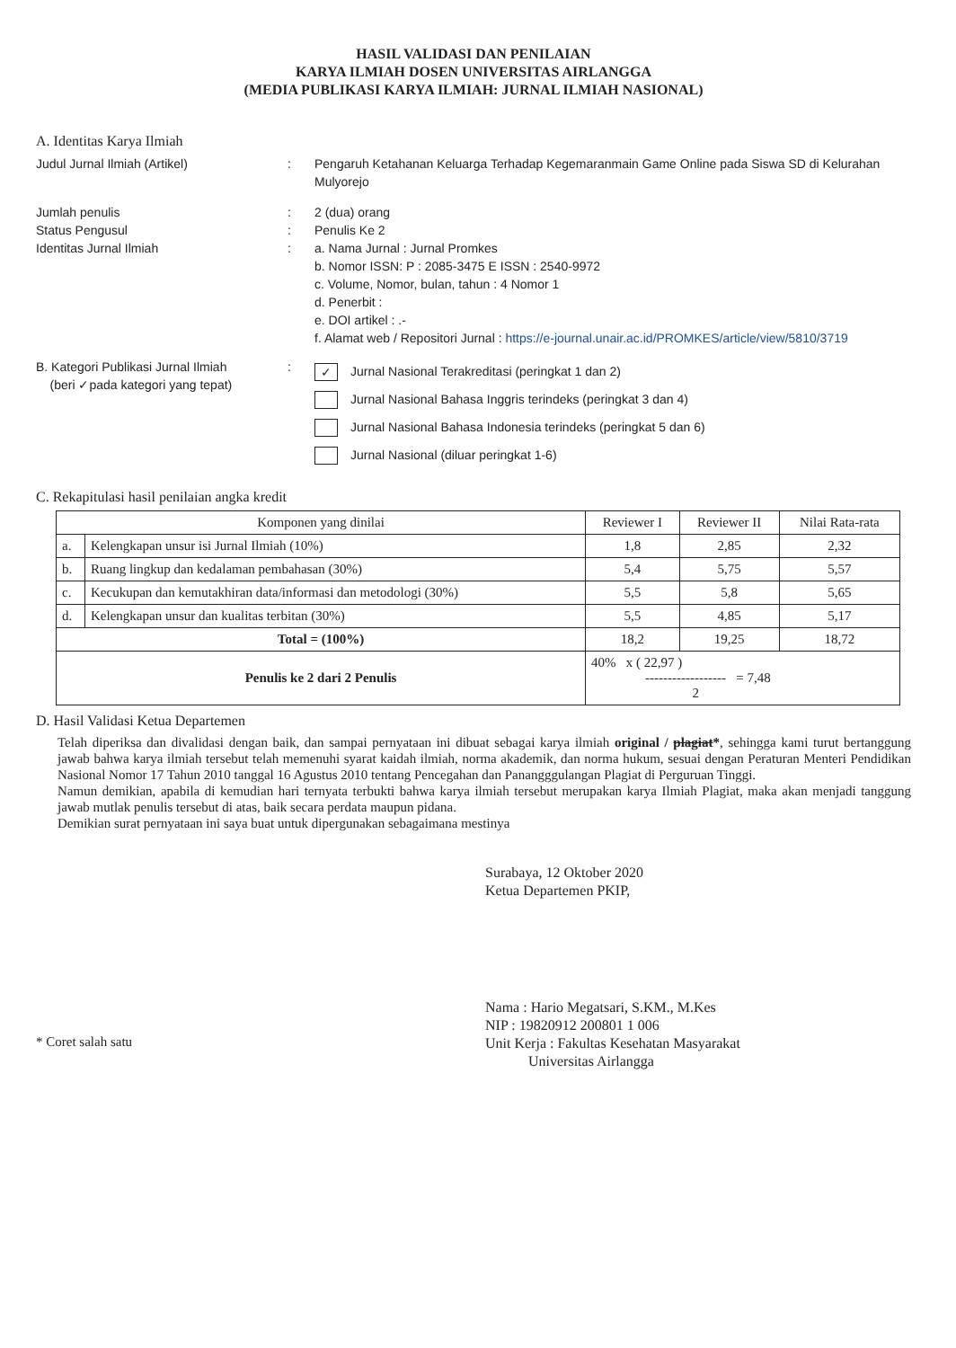HASIL VALIDASI DAN PENILAIAN
KARYA ILMIAH DOSEN UNIVERSITAS AIRLANGGA
(MEDIA PUBLIKASI KARYA ILMIAH: JURNAL ILMIAH NASIONAL)
A. Identitas Karya Ilmiah
Judul Jurnal Ilmiah (Artikel) : Pengaruh Ketahanan Keluarga Terhadap Kegemaranmain Game Online pada Siswa SD di Kelurahan Mulyorejo
Jumlah penulis : 2 (dua) orang
Status Pengusul : Penulis Ke 2
Identitas Jurnal Ilmiah : a. Nama Jurnal : Jurnal Promkes
b. Nomor ISSN: P : 2085-3475 E ISSN : 2540-9972
c. Volume, Nomor, bulan, tahun : 4 Nomor 1
d. Penerbit :
e. DOI artikel : .-
f. Alamat web / Repositori Jurnal : https://e-journal.unair.ac.id/PROMKES/article/view/5810/3719
B. Kategori Publikasi Jurnal Ilmiah
(beri ✓pada kategori yang tepat)
:
✓ Jurnal Nasional Terakreditasi (peringkat 1 dan 2)
Jurnal Nasional Bahasa Inggris terindeks (peringkat 3 dan 4)
Jurnal Nasional Bahasa Indonesia terindeks (peringkat 5 dan 6)
Jurnal Nasional (diluar peringkat 1-6)
C. Rekapitulasi hasil penilaian angka kredit
| Komponen yang dinilai | | Reviewer I | Reviewer II | Nilai Rata-rata |
| --- | --- | --- | --- | --- |
| a. | Kelengkapan unsur isi Jurnal Ilmiah (10%) | 1,8 | 2,85 | 2,32 |
| b. | Ruang lingkup dan kedalaman pembahasan (30%) | 5,4 | 5,75 | 5,57 |
| c. | Kecukupan dan kemutakhiran data/informasi dan metodologi (30%) | 5,5 | 5,8 | 5,65 |
| d. | Kelengkapan unsur dan kualitas terbitan (30%) | 5,5 | 4,85 | 5,17 |
| Total = (100%) | | 18,2 | 19,25 | 18,72 |
| Penulis ke 2 dari 2 Penulis | | 40% x ( 22,97 ) ------------------ = 7,48 2 | | |
D. Hasil Validasi Ketua Departemen
Telah diperiksa dan divalidasi dengan baik, dan sampai pernyataan ini dibuat sebagai karya ilmiah original / plagiat*, sehingga kami turut bertanggung jawab bahwa karya ilmiah tersebut telah memenuhi syarat kaidah ilmiah, norma akademik, dan norma hukum, sesuai dengan Peraturan Menteri Pendidikan Nasional Nomor 17 Tahun 2010 tanggal 16 Agustus 2010 tentang Pencegahan dan Panangggulangan Plagiat di Perguruan Tinggi.
Namun demikian, apabila di kemudian hari ternyata terbukti bahwa karya ilmiah tersebut merupakan karya Ilmiah Plagiat, maka akan menjadi tanggung jawab mutlak penulis tersebut di atas, baik secara perdata maupun pidana.
Demikian surat pernyataan ini saya buat untuk dipergunakan sebagaimana mestinya
Surabaya, 12 Oktober 2020
Ketua Departemen PKIP,
Nama : Hario Megatsari, S.KM., M.Kes
NIP : 19820912 200801 1 006
Unit Kerja : Fakultas Kesehatan Masyarakat
Universitas Airlangga
* Coret salah satu